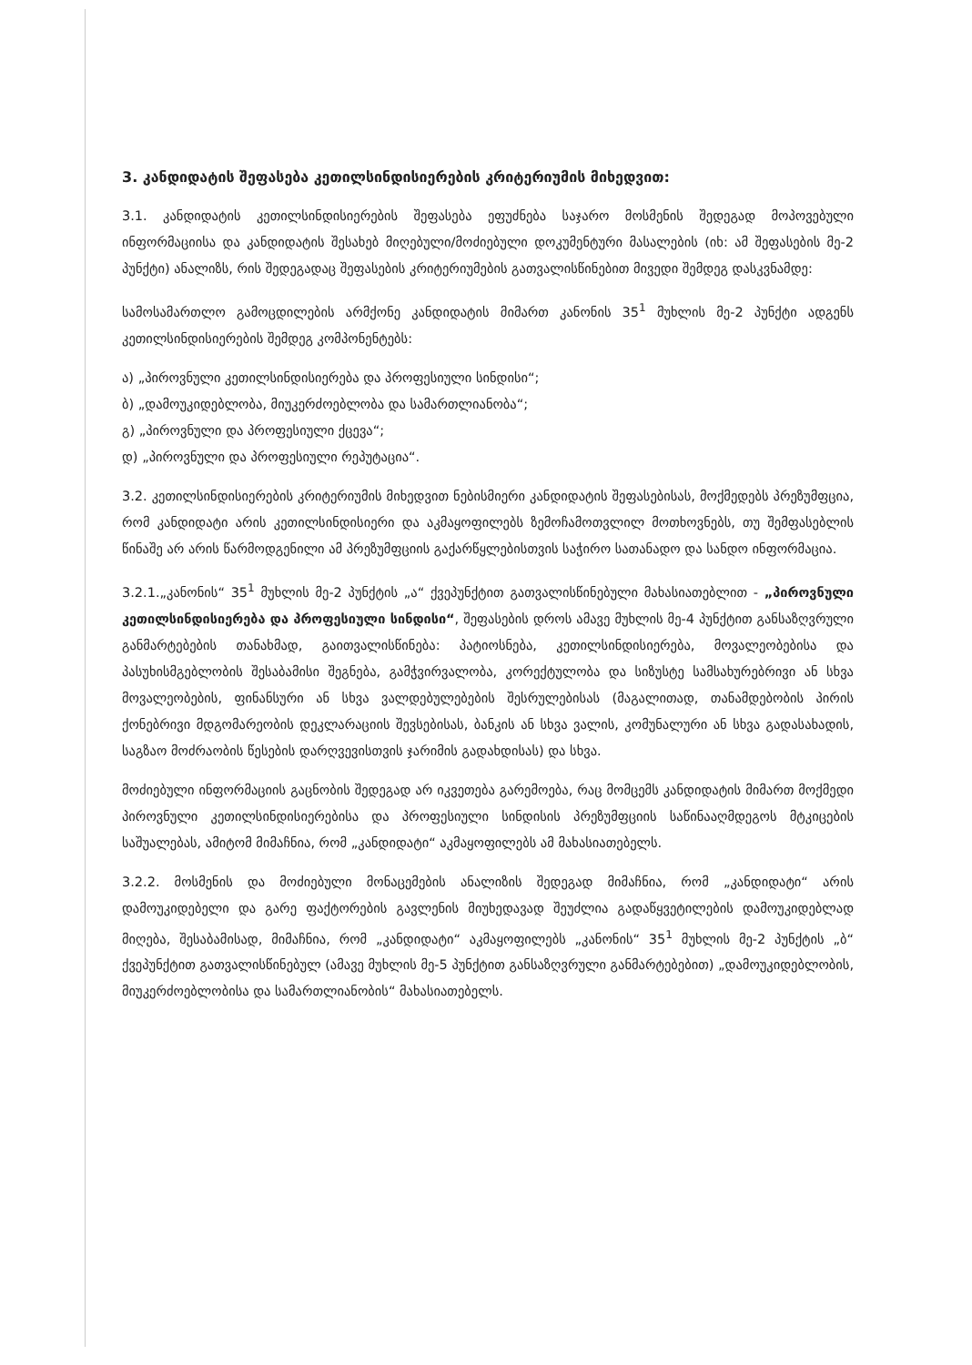3. კანდიდატის შეფასება კეთილსინდისიერების კრიტერიუმის მიხედვით:
3.1. კანდიდატის კეთილსინდისიერების შეფასება ეფუძნება საჯარო მოსმენის შედეგად მოპოვებული ინფორმაციისა და კანდიდატის შესახებ მიღებული/მოძიებული დოკუმენტური მასალების (იხ: ამ შეფასების მე-2 პუნქტი) ანალიზს, რის შედეგადაც შეფასების კრიტერიუმების გათვალისწინებით მივედი შემდეგ დასკვნამდე:
სამოსამართლო გამოცდილების არმქონე კანდიდატის მიმართ კანონის 35<sup>1</sup> მუხლის მე-2 პუნქტი ადგენს კეთილსინდისიერების შემდეგ კომპონენტებს:
ა) „პიროვნული კეთილსინდისიერება და პროფესიული სინდისი“;
ბ) „დამოუკიდებლობა, მიუკერძოებლობა და სამართლიანობა“;
გ) „პიროვნული და პროფესიული ქცევა“;
დ) „პიროვნული და პროფესიული რეპუტაცია“.
3.2. კეთილსინდისიერების კრიტერიუმის მიხედვით ნებისმიერი კანდიდატის შეფასებისას, მოქმედებს პრეზუმფცია, რომ კანდიდატი არის კეთილსინდისიერი და აკმაყოფილებს ზემოჩამოთვლილ მოთხოვნებს, თუ შემფასებლის წინაშე არ არის წარმოდგენილი ამ პრეზუმფციის გაქარწყლებისთვის საჭირო სათანადო და სანდო ინფორმაცია.
3.2.1.„კანონის“ 35<sup>1</sup> მუხლის მე-2 პუნქტის „ა“ ქვეპუნქტით გათვალისწინებული მახასიათებლით - „პიროვნული კეთილსინდისიერება და პროფესიული სინდისი“, შეფასების დროს ამავე მუხლის მე-4 პუნქტით განსაზღვრული განმარტებების თანახმად, გაითვალისწინება: პატიოსნება, კეთილსინდისიერება, მოვალეობებისა და პასუხისმგებლობის შესაბამისი შეგნება, გამჭვირვალობა, კორექტულობა და სიზუსტე სამსახურებრივი ან სხვა მოვალეობების, ფინანსური ან სხვა ვალდებულებების შესრულებისას (მაგალითად, თანამდებობის პირის ქონებრივი მდგომარეობის დეკლარაციის შევსებისას, ბანკის ან სხვა ვალის, კომუნალური ან სხვა გადასახადის, საგზაო მოძრაობის წესების დარღვევისთვის ჯარიმის გადახდისას) და სხვა.
მოძიებული ინფორმაციის გაცნობის შედეგად არ იკვეთება გარემოება, რაც მომცემს კანდიდატის მიმართ მოქმედი პიროვნული კეთილსინდისიერებისა და პროფესიული სინდისის პრეზუმფციის საწინააღმდეგოს მტკიცების საშუალებას, ამიტომ მიმაჩნია, რომ „კანდიდატი“ აკმაყოფილებს ამ მახასიათებელს.
3.2.2. მოსმენის და მოძიებული მონაცემების ანალიზის შედეგად მიმაჩნია, რომ „კანდიდატი“ არის დამოუკიდებელი და გარე ფაქტორების გავლენის მიუხედავად შეუძლია გადაწყვეტილების დამოუკიდებლად მიღება, შესაბამისად, მიმაჩნია, რომ „კანდიდატი“ აკმაყოფილებს „კანონის“ 35<sup>1</sup> მუხლის მე-2 პუნქტის „ბ“ ქვეპუნქტით გათვალისწინებულ (ამავე მუხლის მე-5 პუნქტით განსაზღვრული განმარტებებით) „დამოუკიდებლობის, მიუკერძოებლობისა და სამართლიანობის“ მახასიათებელს.